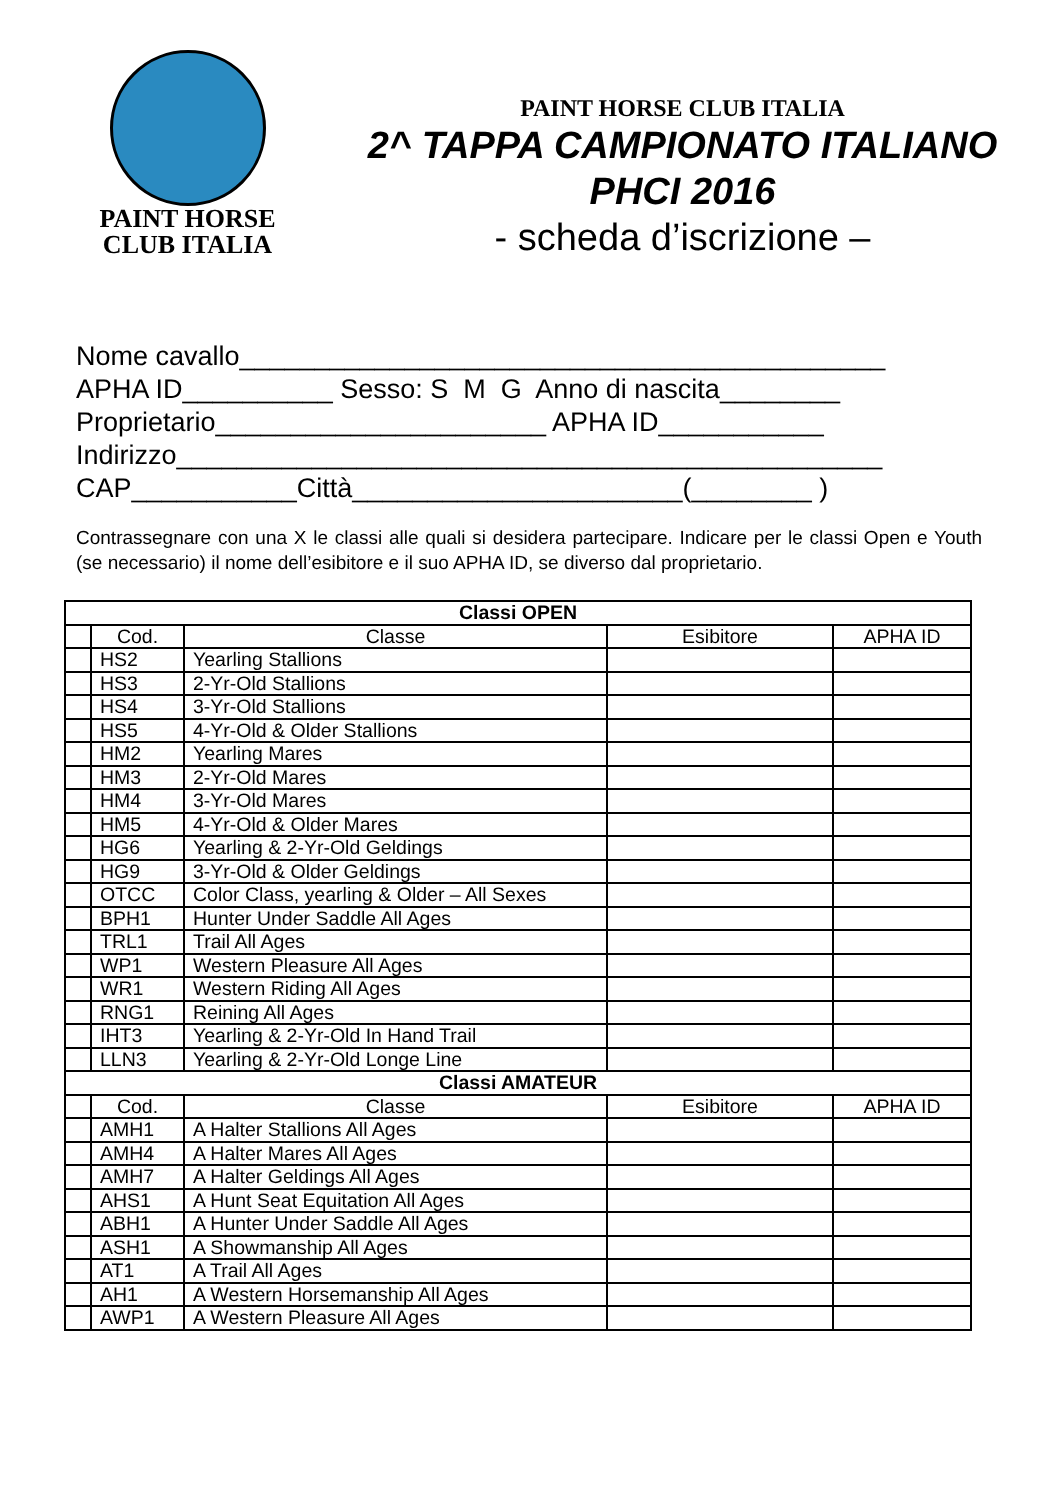PAINT HORSE
CLUB ITALIA
PAINT HORSE CLUB ITALIA
2^ TAPPA CAMPIONATO ITALIANO
PHCI 2016
- scheda d’iscrizione –
Nome cavallo___________________________________________ APHA ID__________ Sesso: S M G Anno di nascita________ Proprietario______________________ APHA ID___________ Indirizzo_______________________________________________ CAP___________Città______________________(________ )
Contrassegnare con una X le classi alle quali si desidera partecipare. Indicare per le classi Open e Youth (se necessario) il nome dell’esibitore e il suo APHA ID, se diverso dal proprietario.
| Classi OPEN | | | | |
| --- | --- | --- | --- | --- |
| | Cod. | Classe | Esibitore | APHA ID |
| | HS2 | Yearling Stallions | | |
| | HS3 | 2-Yr-Old Stallions | | |
| | HS4 | 3-Yr-Old Stallions | | |
| | HS5 | 4-Yr-Old & Older Stallions | | |
| | HM2 | Yearling Mares | | |
| | HM3 | 2-Yr-Old Mares | | |
| | HM4 | 3-Yr-Old Mares | | |
| | HM5 | 4-Yr-Old & Older Mares | | |
| | HG6 | Yearling & 2-Yr-Old Geldings | | |
| | HG9 | 3-Yr-Old & Older Geldings | | |
| | OTCC | Color Class, yearling & Older – All Sexes | | |
| | BPH1 | Hunter Under Saddle All Ages | | |
| | TRL1 | Trail All Ages | | |
| | WP1 | Western Pleasure All Ages | | |
| | WR1 | Western Riding All Ages | | |
| | RNG1 | Reining All Ages | | |
| | IHT3 | Yearling & 2-Yr-Old In Hand Trail | | |
| | LLN3 | Yearling & 2-Yr-Old Longe Line | | |
| Classi AMATEUR | | | | |
| | Cod. | Classe | Esibitore | APHA ID |
| | AMH1 | A Halter Stallions All Ages | | |
| | AMH4 | A Halter Mares All Ages | | |
| | AMH7 | A Halter Geldings All Ages | | |
| | AHS1 | A Hunt Seat Equitation All Ages | | |
| | ABH1 | A Hunter Under Saddle All Ages | | |
| | ASH1 | A Showmanship All Ages | | |
| | AT1 | A Trail All Ages | | |
| | AH1 | A Western Horsemanship All Ages | | |
| | AWP1 | A Western Pleasure All Ages | | |